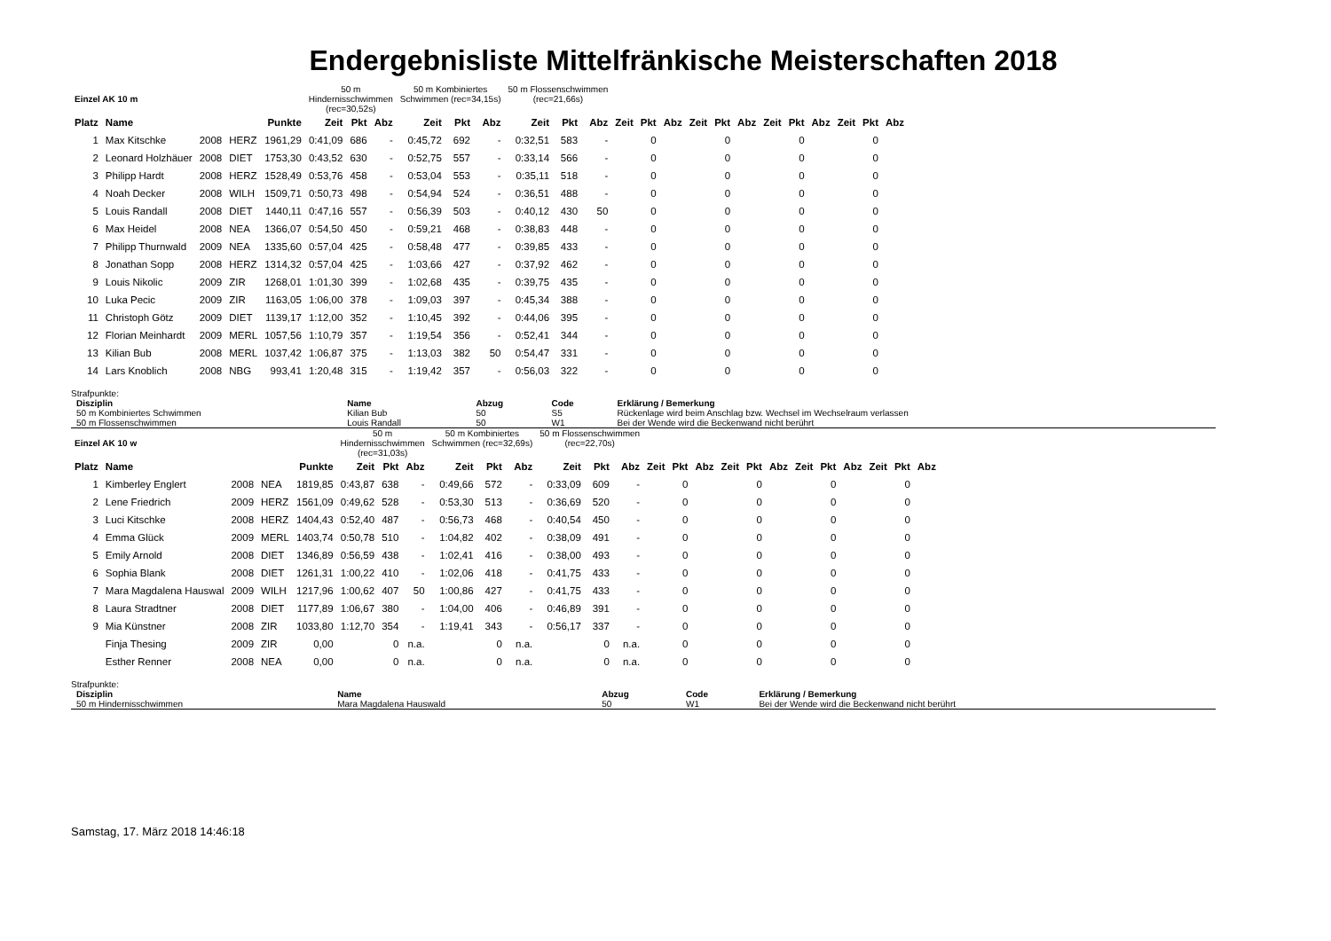Endergebnisliste Mittelfränkische Meisterschaften 2018
| Einzel AK 10 m | | | | | 50 m Hindernisschwimmen (rec=30,52s) | | | 50 m Kombiniertes Schwimmen (rec=34,15s) | | | 50 m Flossenschwimmen (rec=21,66s) | | | | | | | | | | | | | | |
| Platz | Name | | | Punkte | Zeit | Pkt | Abz | Zeit | Pkt | Abz | Zeit | Pkt | Abz | Zeit | Pkt | Abz | Zeit | Pkt | Abz | Zeit | Pkt | Abz | Zeit | Pkt | Abz |
| 1 | Max Kitschke | 2008 | HERZ | 1961,29 | 0:41,09 | 686 | - | 0:45,72 | 692 | - | 0:32,51 | 583 | - | | 0 | | | 0 | | | 0 | | | 0 | |
| 2 | Leonard Holzhäuer | 2008 | DIET | 1753,30 | 0:43,52 | 630 | - | 0:52,75 | 557 | - | 0:33,14 | 566 | - | | 0 | | | 0 | | | 0 | | | 0 | |
| 3 | Philipp Hardt | 2008 | HERZ | 1528,49 | 0:53,76 | 458 | - | 0:53,04 | 553 | - | 0:35,11 | 518 | - | | 0 | | | 0 | | | 0 | | | 0 | |
| 4 | Noah Decker | 2008 | WILH | 1509,71 | 0:50,73 | 498 | - | 0:54,94 | 524 | - | 0:36,51 | 488 | - | | 0 | | | 0 | | | 0 | | | 0 | |
| 5 | Louis Randall | 2008 | DIET | 1440,11 | 0:47,16 | 557 | - | 0:56,39 | 503 | - | 0:40,12 | 430 | 50 | | 0 | | | 0 | | | 0 | | | 0 | |
| 6 | Max Heidel | 2008 | NEA | 1366,07 | 0:54,50 | 450 | - | 0:59,21 | 468 | - | 0:38,83 | 448 | - | | 0 | | | 0 | | | 0 | | | 0 | |
| 7 | Philipp Thurnwald | 2009 | NEA | 1335,60 | 0:57,04 | 425 | - | 0:58,48 | 477 | - | 0:39,85 | 433 | - | | 0 | | | 0 | | | 0 | | | 0 | |
| 8 | Jonathan Sopp | 2008 | HERZ | 1314,32 | 0:57,04 | 425 | - | 1:03,66 | 427 | - | 0:37,92 | 462 | - | | 0 | | | 0 | | | 0 | | | 0 | |
| 9 | Louis Nikolic | 2009 | ZIR | 1268,01 | 1:01,30 | 399 | - | 1:02,68 | 435 | - | 0:39,75 | 435 | - | | 0 | | | 0 | | | 0 | | | 0 | |
| 10 | Luka Pecic | 2009 | ZIR | 1163,05 | 1:06,00 | 378 | - | 1:09,03 | 397 | - | 0:45,34 | 388 | - | | 0 | | | 0 | | | 0 | | | 0 | |
| 11 | Christoph Götz | 2009 | DIET | 1139,17 | 1:12,00 | 352 | - | 1:10,45 | 392 | - | 0:44,06 | 395 | - | | 0 | | | 0 | | | 0 | | | 0 | |
| 12 | Florian Meinhardt | 2009 | MERL | 1057,56 | 1:10,79 | 357 | - | 1:19,54 | 356 | - | 0:52,41 | 344 | - | | 0 | | | 0 | | | 0 | | | 0 | |
| 13 | Kilian Bub | 2008 | MERL | 1037,42 | 1:06,87 | 375 | - | 1:13,03 | 382 | 50 | 0:54,47 | 331 | - | | 0 | | | 0 | | | 0 | | | 0 | |
| 14 | Lars Knoblich | 2008 | NBG | 993,41 | 1:20,48 | 315 | - | 1:19,42 | 357 | - | 0:56,03 | 322 | - | | 0 | | | 0 | | | 0 | | | 0 | |
Strafpunkte:
| Disziplin | Name | Abzug | Code | Erklärung / Bemerkung |
| --- | --- | --- | --- | --- |
| 50 m Kombiniertes Schwimmen | Kilian Bub | 50 | S5 | Rückenlage wird beim Anschlag bzw. Wechsel im Wechselraum verlassen |
| 50 m Flossenschwimmen | Louis Randall | 50 | W1 | Bei der Wende wird die Beckenwand nicht berührt |
| Einzel AK 10 w | | | | | 50 m Hindernisschwimmen (rec=31,03s) | | | 50 m Kombiniertes Schwimmen (rec=32,69s) | | | 50 m Flossenschwimmen (rec=22,70s) | | | | | | | | | | | | | | |
| Platz | Name | | | Punkte | Zeit | Pkt | Abz | Zeit | Pkt | Abz | Zeit | Pkt | Abz | Zeit | Pkt | Abz | Zeit | Pkt | Abz | Zeit | Pkt | Abz | Zeit | Pkt | Abz |
| 1 | Kimberley Englert | 2008 | NEA | 1819,85 | 0:43,87 | 638 | - | 0:49,66 | 572 | - | 0:33,09 | 609 | - | | 0 | | | 0 | | | 0 | | | 0 | |
| 2 | Lene Friedrich | 2009 | HERZ | 1561,09 | 0:49,62 | 528 | - | 0:53,30 | 513 | - | 0:36,69 | 520 | - | | 0 | | | 0 | | | 0 | | | 0 | |
| 3 | Luci Kitschke | 2008 | HERZ | 1404,43 | 0:52,40 | 487 | - | 0:56,73 | 468 | - | 0:40,54 | 450 | - | | 0 | | | 0 | | | 0 | | | 0 | |
| 4 | Emma Glück | 2009 | MERL | 1403,74 | 0:50,78 | 510 | - | 1:04,82 | 402 | - | 0:38,09 | 491 | - | | 0 | | | 0 | | | 0 | | | 0 | |
| 5 | Emily Arnold | 2008 | DIET | 1346,89 | 0:56,59 | 438 | - | 1:02,41 | 416 | - | 0:38,00 | 493 | - | | 0 | | | 0 | | | 0 | | | 0 | |
| 6 | Sophia Blank | 2008 | DIET | 1261,31 | 1:00,22 | 410 | - | 1:02,06 | 418 | - | 0:41,75 | 433 | - | | 0 | | | 0 | | | 0 | | | 0 | |
| 7 | Mara Magdalena Hauswal | 2009 | WILH | 1217,96 | 1:00,62 | 407 | 50 | 1:00,86 | 427 | - | 0:41,75 | 433 | - | | 0 | | | 0 | | | 0 | | | 0 | |
| 8 | Laura Stradtner | 2008 | DIET | 1177,89 | 1:06,67 | 380 | - | 1:04,00 | 406 | - | 0:46,89 | 391 | - | | 0 | | | 0 | | | 0 | | | 0 | |
| 9 | Mia Künstner | 2008 | ZIR | 1033,80 | 1:12,70 | 354 | - | 1:19,41 | 343 | - | 0:56,17 | 337 | - | | 0 | | | 0 | | | 0 | | | 0 | |
| | Finja Thesing | 2009 | ZIR | 0,00 | | 0 | n.a. | | 0 | n.a. | | 0 | n.a. | | 0 | | | 0 | | | 0 | | | 0 | |
| | Esther Renner | 2008 | NEA | 0,00 | | 0 | n.a. | | 0 | n.a. | | 0 | n.a. | | 0 | | | 0 | | | 0 | | | 0 | |
Strafpunkte:
| Disziplin | Name | Abzug | Code | Erklärung / Bemerkung |
| --- | --- | --- | --- | --- |
| 50 m Hindernisschwimmen | Mara Magdalena Hauswald | 50 | W1 | Bei der Wende wird die Beckenwand nicht berührt |
Samstag, 17. März 2018 14:46:18